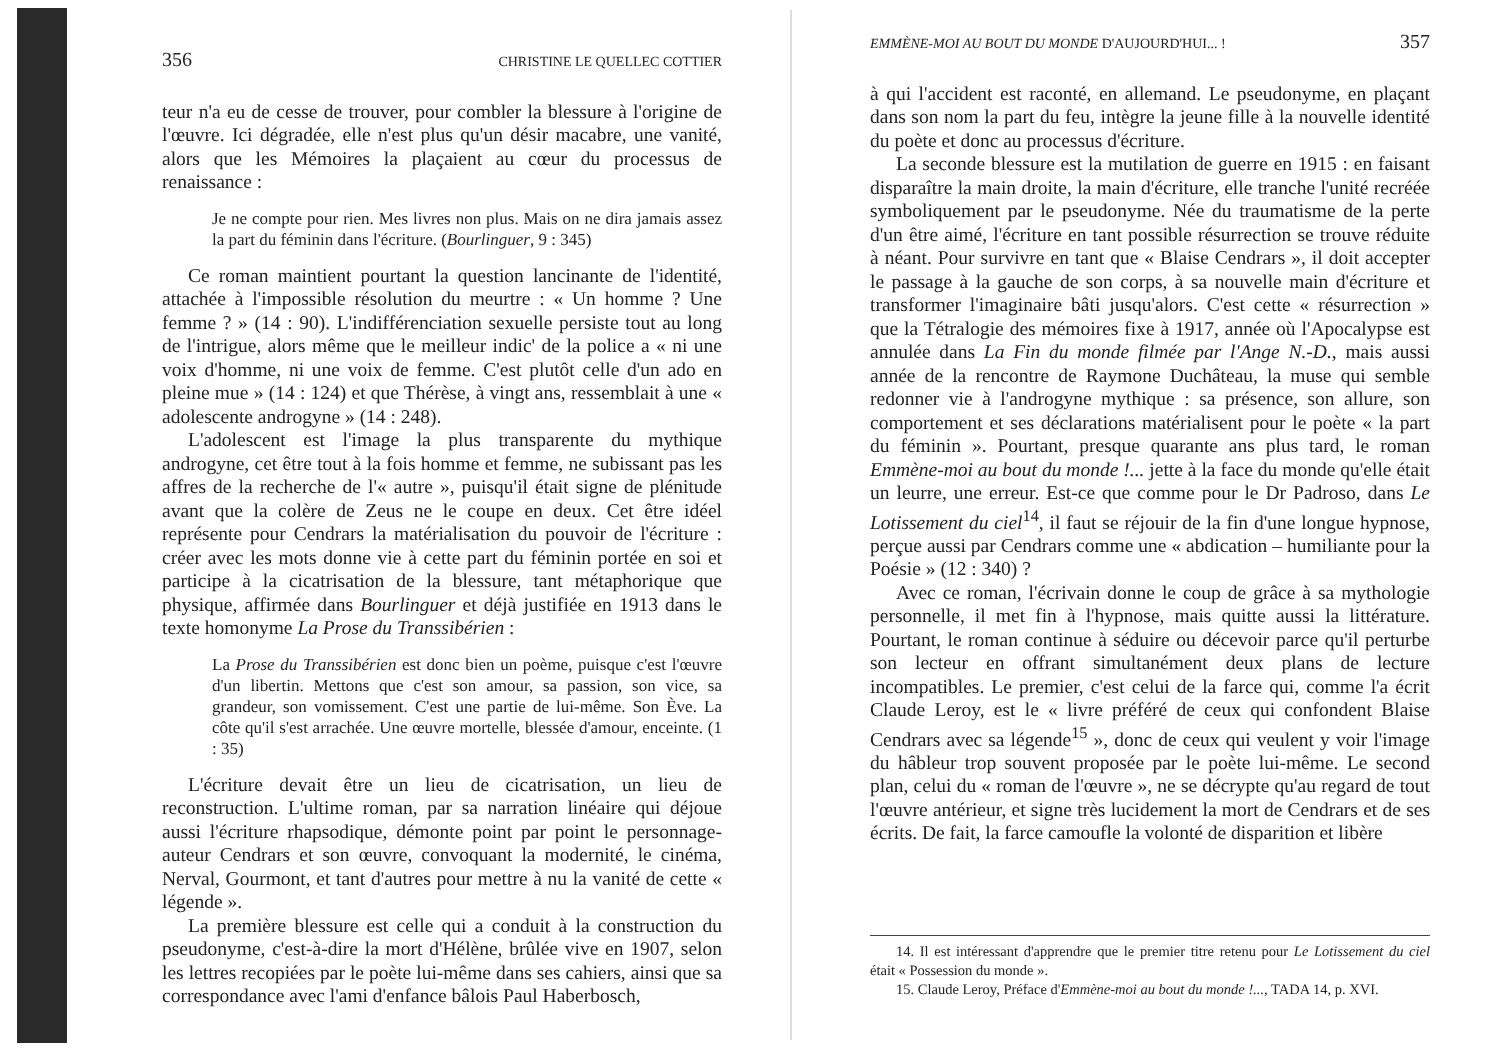356 CHRISTINE LE QUELLEC COTTIER
teur n'a eu de cesse de trouver, pour combler la blessure à l'origine de l'œuvre. Ici dégradée, elle n'est plus qu'un désir macabre, une vanité, alors que les Mémoires la plaçaient au cœur du processus de renaissance :
Je ne compte pour rien. Mes livres non plus. Mais on ne dira jamais assez la part du féminin dans l'écriture. (Bourlinguer, 9 : 345)
Ce roman maintient pourtant la question lancinante de l'identité, attachée à l'impossible résolution du meurtre : « Un homme ? Une femme ? » (14 : 90). L'indifférenciation sexuelle persiste tout au long de l'intrigue, alors même que le meilleur indic' de la police a « ni une voix d'homme, ni une voix de femme. C'est plutôt celle d'un ado en pleine mue » (14 : 124) et que Thérèse, à vingt ans, ressemblait à une « adolescente androgyne » (14 : 248).
L'adolescent est l'image la plus transparente du mythique androgyne, cet être tout à la fois homme et femme, ne subissant pas les affres de la recherche de l'« autre », puisqu'il était signe de plénitude avant que la colère de Zeus ne le coupe en deux. Cet être idéel représente pour Cendrars la matérialisation du pouvoir de l'écriture : créer avec les mots donne vie à cette part du féminin portée en soi et participe à la cicatrisation de la blessure, tant métaphorique que physique, affirmée dans Bourlinguer et déjà justifiée en 1913 dans le texte homonyme La Prose du Transsibérien :
La Prose du Transsibérien est donc bien un poème, puisque c'est l'œuvre d'un libertin. Mettons que c'est son amour, sa passion, son vice, sa grandeur, son vomissement. C'est une partie de lui-même. Son Ève. La côte qu'il s'est arrachée. Une œuvre mortelle, blessée d'amour, enceinte. (1 : 35)
L'écriture devait être un lieu de cicatrisation, un lieu de reconstruction. L'ultime roman, par sa narration linéaire qui déjoue aussi l'écriture rhapsodique, démonte point par point le personnage-auteur Cendrars et son œuvre, convoquant la modernité, le cinéma, Nerval, Gourmont, et tant d'autres pour mettre à nu la vanité de cette « légende ».
La première blessure est celle qui a conduit à la construction du pseudonyme, c'est-à-dire la mort d'Hélène, brûlée vive en 1907, selon les lettres recopiées par le poète lui-même dans ses cahiers, ainsi que sa correspondance avec l'ami d'enfance bâlois Paul Haberbosch,
EMMÈNE-MOI AU BOUT DU MONDE D'AUJOURD'HUI... ! 357
à qui l'accident est raconté, en allemand. Le pseudonyme, en plaçant dans son nom la part du feu, intègre la jeune fille à la nouvelle identité du poète et donc au processus d'écriture.
La seconde blessure est la mutilation de guerre en 1915 : en faisant disparaître la main droite, la main d'écriture, elle tranche l'unité recréée symboliquement par le pseudonyme. Née du traumatisme de la perte d'un être aimé, l'écriture en tant possible résurrection se trouve réduite à néant. Pour survivre en tant que « Blaise Cendrars », il doit accepter le passage à la gauche de son corps, à sa nouvelle main d'écriture et transformer l'imaginaire bâti jusqu'alors. C'est cette « résurrection » que la Tétralogie des mémoires fixe à 1917, année où l'Apocalypse est annulée dans La Fin du monde filmée par l'Ange N.-D., mais aussi année de la rencontre de Raymone Duchâteau, la muse qui semble redonner vie à l'androgyne mythique : sa présence, son allure, son comportement et ses déclarations matérialisent pour le poète « la part du féminin ». Pourtant, presque quarante ans plus tard, le roman Emmène-moi au bout du monde !... jette à la face du monde qu'elle était un leurre, une erreur. Est-ce que comme pour le Dr Padroso, dans Le Lotissement du ciel<sup>14</sup>, il faut se réjouir de la fin d'une longue hypnose, perçue aussi par Cendrars comme une « abdication – humiliante pour la Poésie » (12 : 340) ?
Avec ce roman, l'écrivain donne le coup de grâce à sa mythologie personnelle, il met fin à l'hypnose, mais quitte aussi la littérature. Pourtant, le roman continue à séduire ou décevoir parce qu'il perturbe son lecteur en offrant simultanément deux plans de lecture incompatibles. Le premier, c'est celui de la farce qui, comme l'a écrit Claude Leroy, est le « livre préféré de ceux qui confondent Blaise Cendrars avec sa légende<sup>15</sup> », donc de ceux qui veulent y voir l'image du hâbleur trop souvent proposée par le poète lui-même. Le second plan, celui du « roman de l'œuvre », ne se décrypte qu'au regard de tout l'œuvre antérieur, et signe très lucidement la mort de Cendrars et de ses écrits. De fait, la farce camoufle la volonté de disparition et libère
14. Il est intéressant d'apprendre que le premier titre retenu pour Le Lotissement du ciel était « Possession du monde ».
15. Claude Leroy, Préface d'Emmène-moi au bout du monde !..., TADA 14, p. XVI.